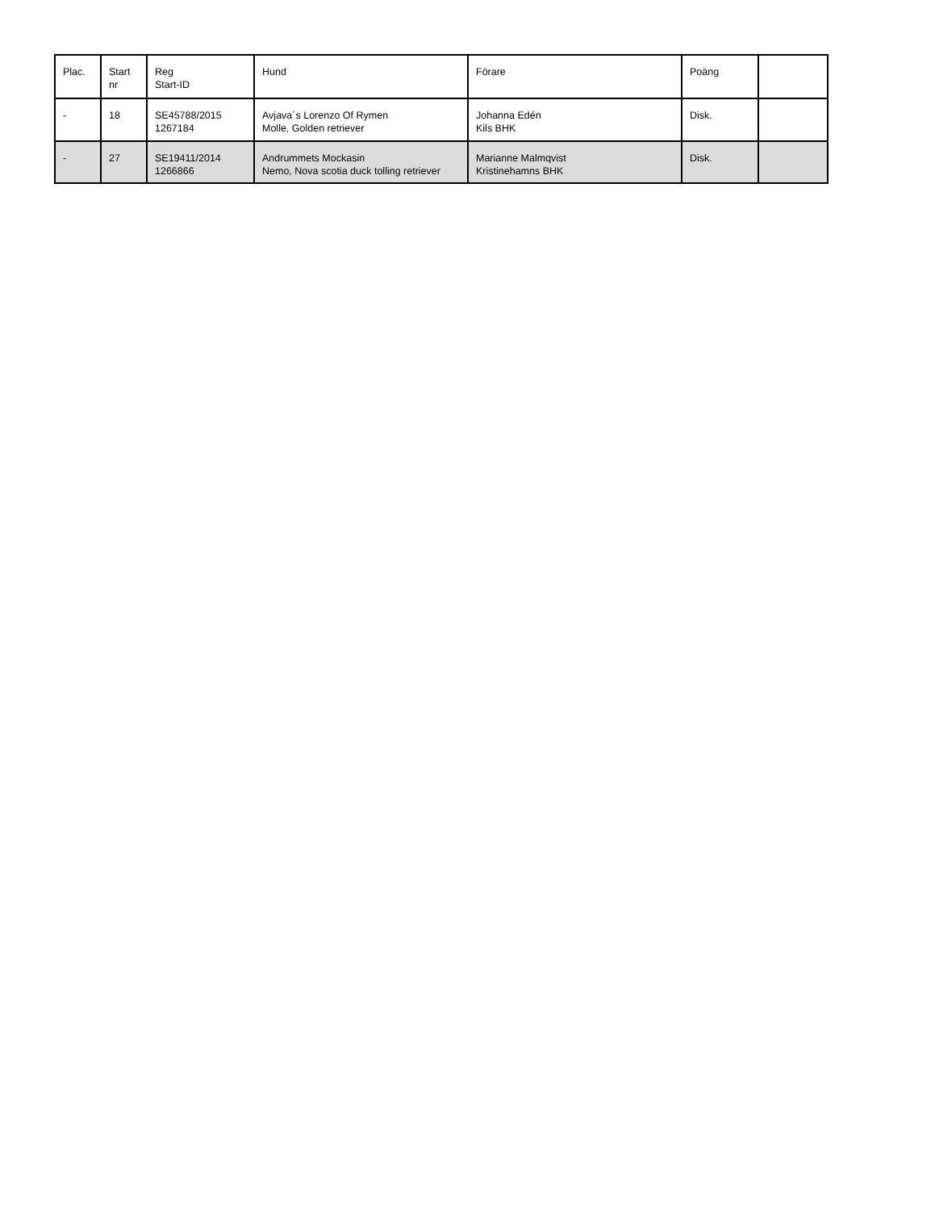| Plac. | Start nr | Reg Start-ID | Hund | Förare | Poäng | |
| --- | --- | --- | --- | --- | --- | --- |
| - | 18 | SE45788/2015 1267184 | Avjava´s Lorenzo Of Rymen Molle, Golden retriever | Johanna Edén Kils BHK | Disk. | |
| - | 27 | SE19411/2014 1266866 | Andrummets Mockasin Nemo, Nova scotia duck tolling retriever | Marianne Malmqvist Kristinehamns BHK | Disk. | |